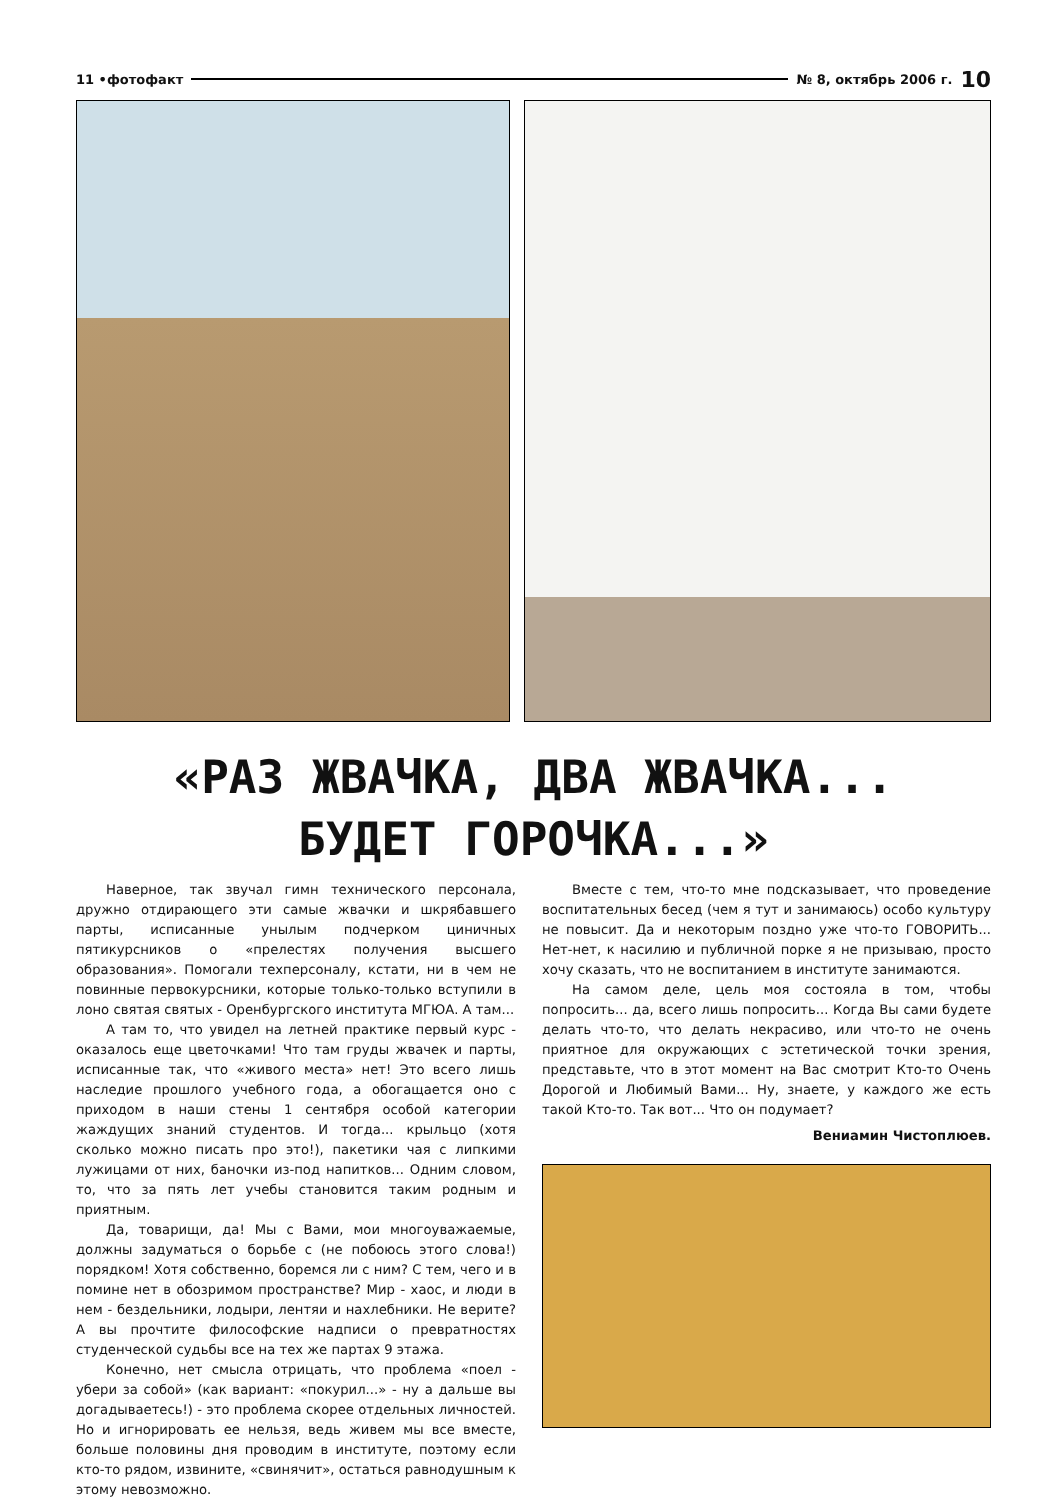11 •фотофакт № 8, октябрь 2006 г. 10
«РАЗ ЖВАЧКА, ДВА ЖВАЧКА...
БУДЕТ ГОРОЧКА...»
Наверное, так звучал гимн технического персонала, дружно отдирающего эти самые жвачки и шкрябавшего парты, исписанные унылым подчерком циничных пятикурсников о «прелестях получения высшего образования». Помогали техперсоналу, кстати, ни в чем не повинные первокурсники, которые только-только вступили в лоно святая святых - Оренбургского института МГЮА. А там...
А там то, что увидел на летней практике первый курс - оказалось еще цветочками! Что там груды жвачек и парты, исписанные так, что «живого места» нет! Это всего лишь наследие прошлого учебного года, а обогащается оно с приходом в наши стены 1 сентября особой категории жаждущих знаний студентов. И тогда... крыльцо (хотя сколько можно писать про это!), пакетики чая с липкими лужицами от них, баночки из-под напитков... Одним словом, то, что за пять лет учебы становится таким родным и приятным.
Да, товарищи, да! Мы с Вами, мои многоуважаемые, должны задуматься о борьбе с (не побоюсь этого слова!) порядком! Хотя собственно, боремся ли с ним? С тем, чего и в помине нет в обозримом пространстве? Мир - хаос, и люди в нем - бездельники, лодыри, лентяи и нахлебники. Не верите? А вы прочтите философские надписи о превратностях студенческой судьбы все на тех же партах 9 этажа.
Конечно, нет смысла отрицать, что проблема «поел - убери за собой» (как вариант: «покурил...» - ну а дальше вы догадываетесь!) - это проблема скорее отдельных личностей. Но и игнорировать ее нельзя, ведь живем мы все вместе, больше половины дня проводим в институте, поэтому если кто-то рядом, извините, «свинячит», остаться равнодушным к этому невозможно.
Вместе с тем, что-то мне подсказывает, что проведение воспитательных бесед (чем я тут и занимаюсь) особо культуру не повысит. Да и некоторым поздно уже что-то ГОВОРИТЬ... Нет-нет, к насилию и публичной порке я не призываю, просто хочу сказать, что не воспитанием в институте занимаются.
На самом деле, цель моя состояла в том, чтобы попросить... да, всего лишь попросить... Когда Вы сами будете делать что-то, что делать некрасиво, или что-то не очень приятное для окружающих с эстетической точки зрения, представьте, что в этот момент на Вас смотрит Кто-то Очень Дорогой и Любимый Вами... Ну, знаете, у каждого же есть такой Кто-то. Так вот... Что он подумает?
Вениамин Чистоплюев.